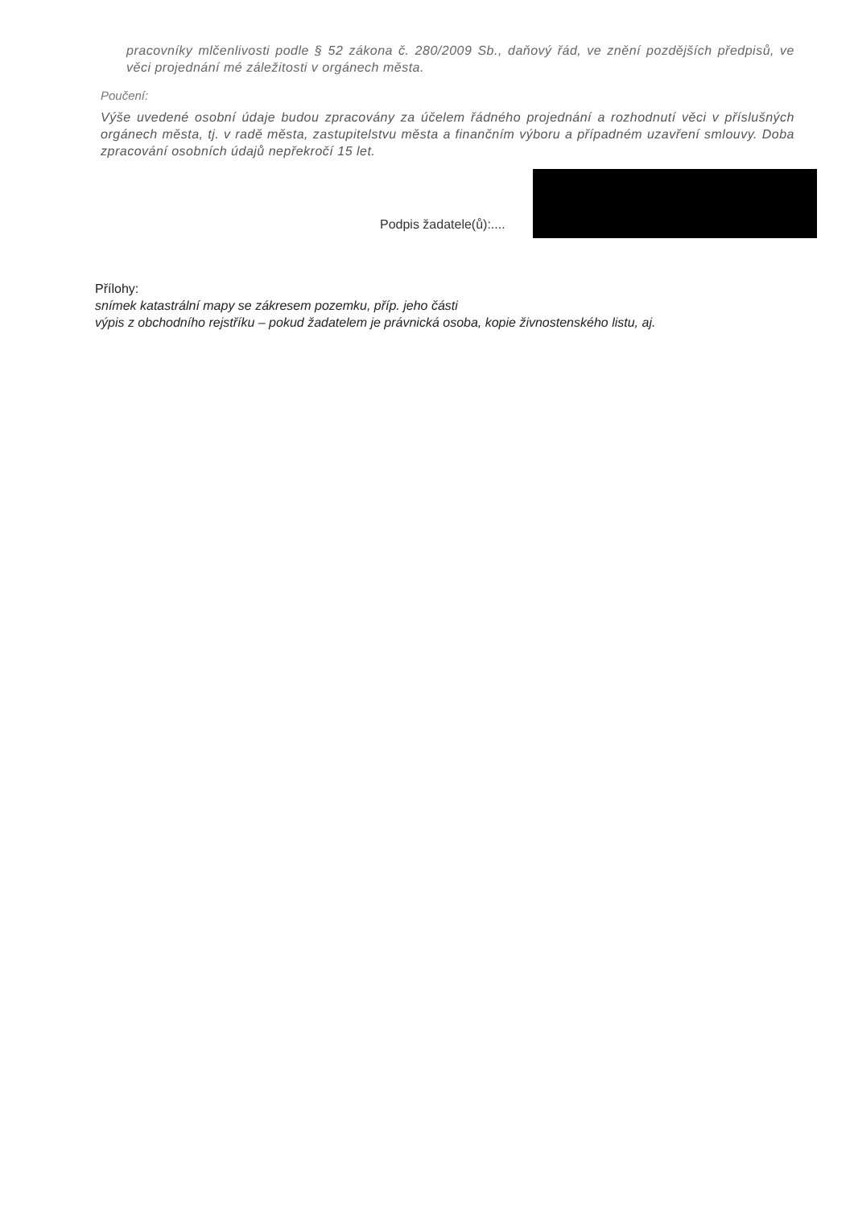pracovníky mlčenlivosti podle § 52 zákona č. 280/2009 Sb., daňový řád, ve znění pozdějších předpisů, ve věci projednání mé záležitosti v orgánech města.
Poučení:
Výše uvedené osobní údaje budou zpracovány za účelem řádného projednání a rozhodnutí věci v příslušných orgánech města, tj. v radě města, zastupitelstvu města a finančním výboru a případném uzavření smlouvy. Doba zpracování osobních údajů nepřekročí 15 let.
Podpis žadatele(ů):....
Přílohy:
snímek katastrální mapy se zákresem pozemku, příp. jeho části
výpis z obchodního rejstříku – pokud žadatelem je právnická osoba, kopie živnostenského listu, aj.